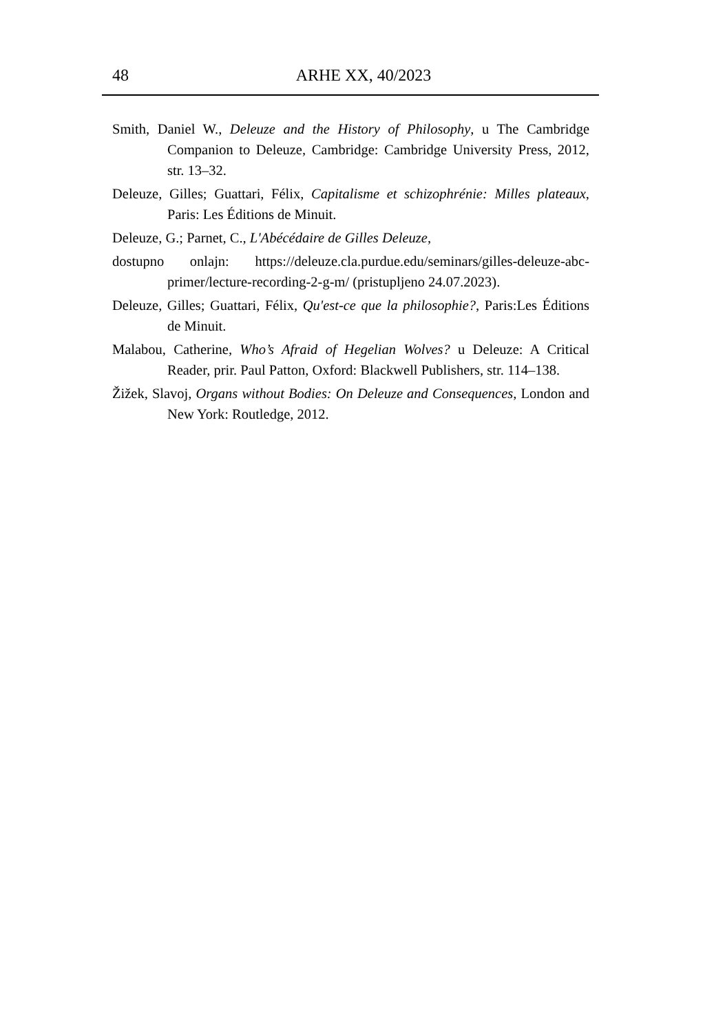48
ARHE XX, 40/2023
Smith, Daniel W., Deleuze and the History of Philosophy, u The Cambridge Companion to Deleuze, Cambridge: Cambridge University Press, 2012, str. 13–32.
Deleuze, Gilles; Guattari, Félix, Capitalisme et schizophrénie: Milles plateaux, Paris: Les Éditions de Minuit.
Deleuze, G.; Parnet, C., L'Abécédaire de Gilles Deleuze,
dostupno onlajn: https://deleuze.cla.purdue.edu/seminars/gilles-deleuze-abc-primer/lecture-recording-2-g-m/ (pristupljeno 24.07.2023).
Deleuze, Gilles; Guattari, Félix, Qu'est-ce que la philosophie?, Paris:Les Éditions de Minuit.
Malabou, Catherine, Who’s Afraid of Hegelian Wolves? u Deleuze: A Critical Reader, prir. Paul Patton, Oxford: Blackwell Publishers, str. 114–138.
Žižek, Slavoj, Organs without Bodies: On Deleuze and Consequences, London and New York: Routledge, 2012.